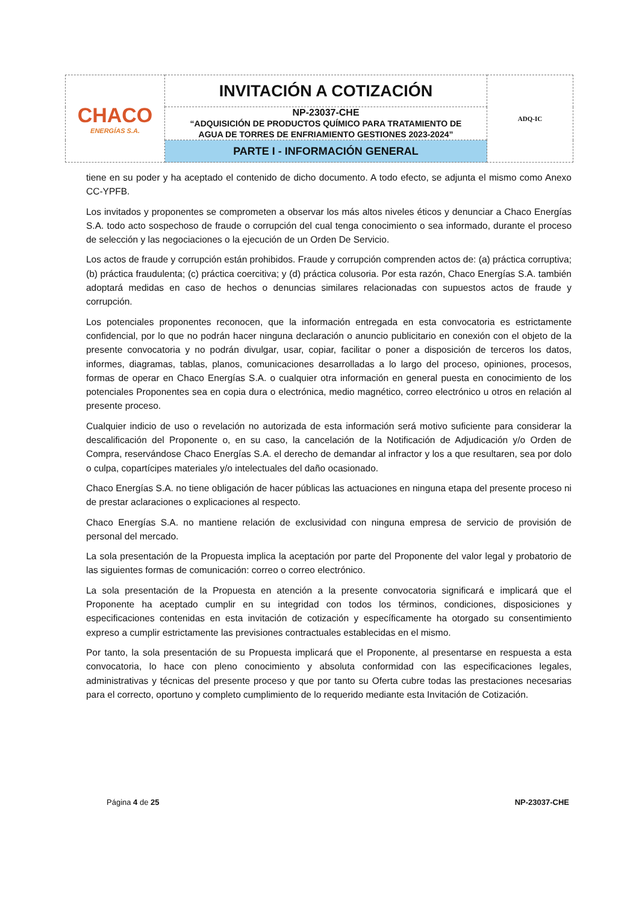| CHACO ENERGÍAS S.A. | INVITACIÓN A COTIZACIÓN | ADQ-IC |
| | NP-23037-CHE “ADQUISICIÓN DE PRODUCTOS QUÍMICO PARA TRATAMIENTO DE AGUA DE TORRES DE ENFRIAMIENTO GESTIONES 2023-2024” | |
| | PARTE I - INFORMACIÓN GENERAL | |
tiene en su poder y ha aceptado el contenido de dicho documento. A todo efecto, se adjunta el mismo como Anexo CC-YPFB.
Los invitados y proponentes se comprometen a observar los más altos niveles éticos y denunciar a Chaco Energías S.A. todo acto sospechoso de fraude o corrupción del cual tenga conocimiento o sea informado, durante el proceso de selección y las negociaciones o la ejecución de un Orden De Servicio.
Los actos de fraude y corrupción están prohibidos. Fraude y corrupción comprenden actos de: (a) práctica corruptiva; (b) práctica fraudulenta; (c) práctica coercitiva; y (d) práctica colusoria. Por esta razón, Chaco Energías S.A. también adoptará medidas en caso de hechos o denuncias similares relacionadas con supuestos actos de fraude y corrupción.
Los potenciales proponentes reconocen, que la información entregada en esta convocatoria es estrictamente confidencial, por lo que no podrán hacer ninguna declaración o anuncio publicitario en conexión con el objeto de la presente convocatoria y no podrán divulgar, usar, copiar, facilitar o poner a disposición de terceros los datos, informes, diagramas, tablas, planos, comunicaciones desarrolladas a lo largo del proceso, opiniones, procesos, formas de operar en Chaco Energías S.A. o cualquier otra información en general puesta en conocimiento de los potenciales Proponentes sea en copia dura o electrónica, medio magnético, correo electrónico u otros en relación al presente proceso.
Cualquier indicio de uso o revelación no autorizada de esta información será motivo suficiente para considerar la descalificación del Proponente o, en su caso, la cancelación de la Notificación de Adjudicación y/o Orden de Compra, reservándose Chaco Energías S.A. el derecho de demandar al infractor y los a que resultaren, sea por dolo o culpa, copartícipes materiales y/o intelectuales del daño ocasionado.
Chaco Energías S.A. no tiene obligación de hacer públicas las actuaciones en ninguna etapa del presente proceso ni de prestar aclaraciones o explicaciones al respecto.
Chaco Energías S.A. no mantiene relación de exclusividad con ninguna empresa de servicio de provisión de personal del mercado.
La sola presentación de la Propuesta implica la aceptación por parte del Proponente del valor legal y probatorio de las siguientes formas de comunicación: correo o correo electrónico.
La sola presentación de la Propuesta en atención a la presente convocatoria significará e implicará que el Proponente ha aceptado cumplir en su integridad con todos los términos, condiciones, disposiciones y especificaciones contenidas en esta invitación de cotización y específicamente ha otorgado su consentimiento expreso a cumplir estrictamente las previsiones contractuales establecidas en el mismo.
Por tanto, la sola presentación de su Propuesta implicará que el Proponente, al presentarse en respuesta a esta convocatoria, lo hace con pleno conocimiento y absoluta conformidad con las especificaciones legales, administrativas y técnicas del presente proceso y que por tanto su Oferta cubre todas las prestaciones necesarias para el correcto, oportuno y completo cumplimiento de lo requerido mediante esta Invitación de Cotización.
Página 4 de 25 NP-23037-CHE